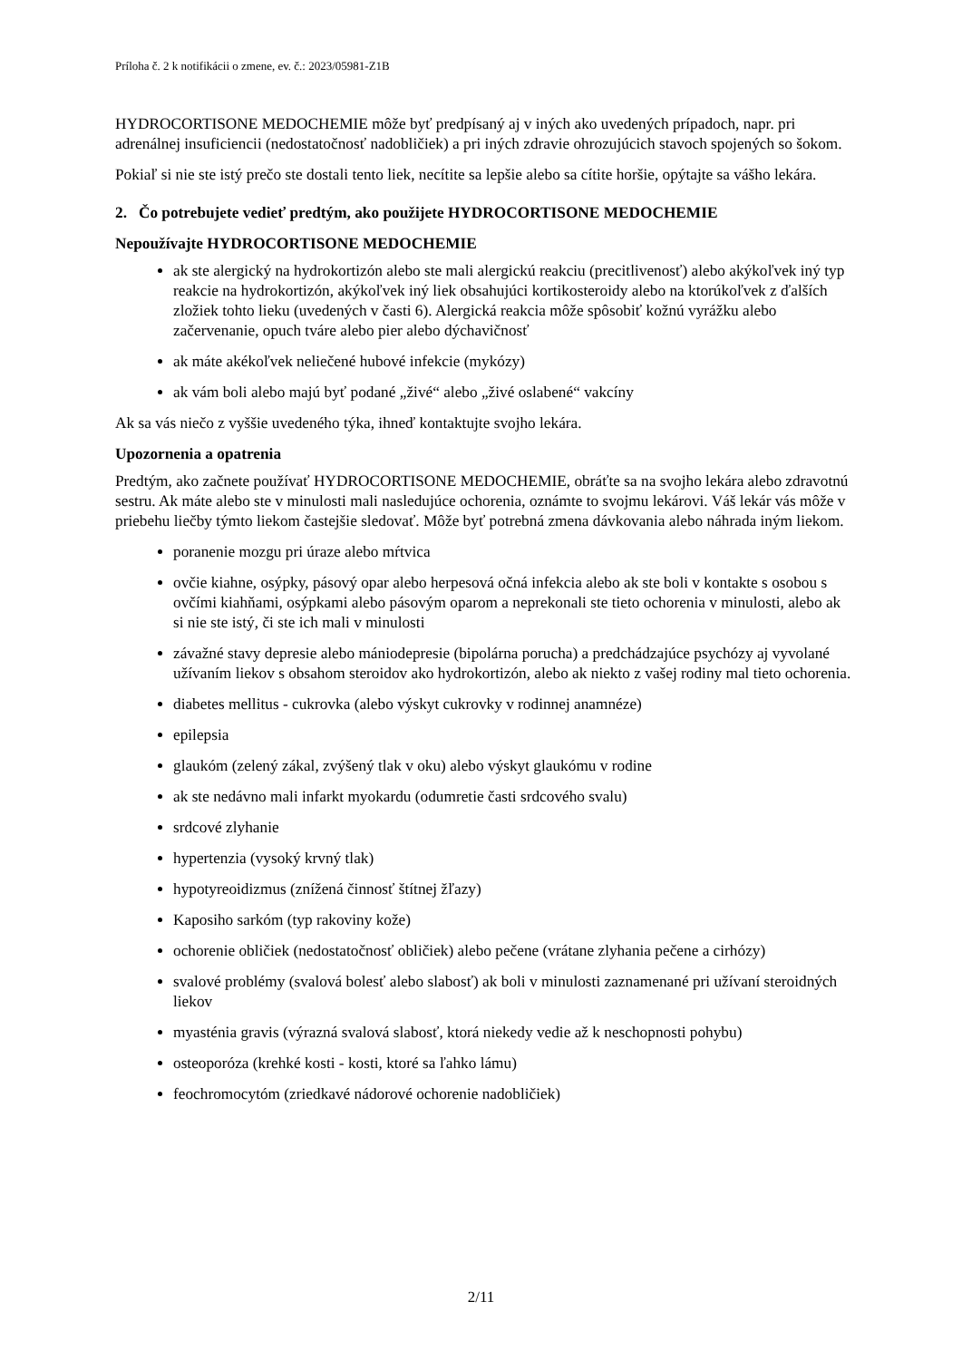Príloha č. 2 k notifikácii o zmene, ev. č.: 2023/05981-Z1B
HYDROCORTISONE MEDOCHEMIE môže byť predpísaný aj v iných ako uvedených prípadoch, napr. pri adrenálnej insuficiencii (nedostatočnosť nadobličiek) a pri iných zdravie ohrozujúcich stavoch spojených so šokom.
Pokiaľ si nie ste istý prečo ste dostali tento liek, necítite sa lepšie alebo sa cítite horšie, opýtajte sa vášho lekára.
2. Čo potrebujete vedieť predtým, ako použijete HYDROCORTISONE MEDOCHEMIE
Nepoužívajte HYDROCORTISONE MEDOCHEMIE
ak ste alergický na hydrokortizón alebo ste mali alergickú reakciu (precitlivenosť) alebo akýkoľvek iný typ reakcie na hydrokortizón, akýkoľvek iný liek obsahujúci kortikosteroidy alebo na ktorúkoľvek z ďalších zložiek tohto lieku (uvedených v časti 6). Alergická reakcia môže spôsobiť kožnú vyrážku alebo začervenanie, opuch tváre alebo pier alebo dýchavičnosť
ak máte akékoľvek neliečené hubové infekcie (mykózy)
ak vám boli alebo majú byť podané „živé“ alebo „živé oslabené“ vakcíny
Ak sa vás niečo z vyššie uvedeného týka, ihneď kontaktujte svojho lekára.
Upozornenia a opatrenia
Predtým, ako začnete používať HYDROCORTISONE MEDOCHEMIE, obráťte sa na svojho lekára alebo zdravotnú sestru. Ak máte alebo ste v minulosti mali nasledujúce ochorenia, oznámte to svojmu lekárovi. Váš lekár vás môže v priebehu liečby týmto liekom častejšie sledovať. Môže byť potrebná zmena dávkovania alebo náhrada iným liekom.
poranenie mozgu pri úraze alebo mŕtvica
ovčie kiahne, osýpky, pásový opar alebo herpesová očná infekcia alebo ak ste boli v kontakte s osobou s ovčími kiahňami, osýpkami alebo pásovým oparom a neprekonali ste tieto ochorenia v minulosti, alebo ak si nie ste istý, či ste ich mali v minulosti
závažné stavy depresie alebo mániodepresie (bipolárna porucha) a predchádzajúce psychózy aj vyvolané užívaním liekov s obsahom steroidov ako hydrokortizón, alebo ak niekto z vašej rodiny mal tieto ochorenia.
diabetes mellitus - cukrovka (alebo výskyt cukrovky v rodinnej anamnéze)
epilepsia
glaukóm (zelený zákal, zvýšený tlak v oku) alebo výskyt glaukómu v rodine
ak ste nedávno mali infarkt myokardu (odumretie časti srdcového svalu)
srdcové zlyhanie
hypertenzia (vysoký krvný tlak)
hypotyreoidizmus (znížená činnosť štítnej žľazy)
Kaposiho sarkóm (typ rakoviny kože)
ochorenie obličiek (nedostatočnosť obličiek) alebo pečene (vrátane zlyhania pečene a cirhózy)
svalové problémy (svalová bolesť alebo slabosť) ak boli v minulosti zaznamenané pri užívaní steroidných liekov
myasténia gravis (výrazná svalová slabosť, ktorá niekedy vedie až k neschopnosti pohybu)
osteoporóza (krehké kosti - kosti, ktoré sa ľahko lámu)
feochromocytóm (zriedkavé nádorové ochorenie nadobličiek)
2/11